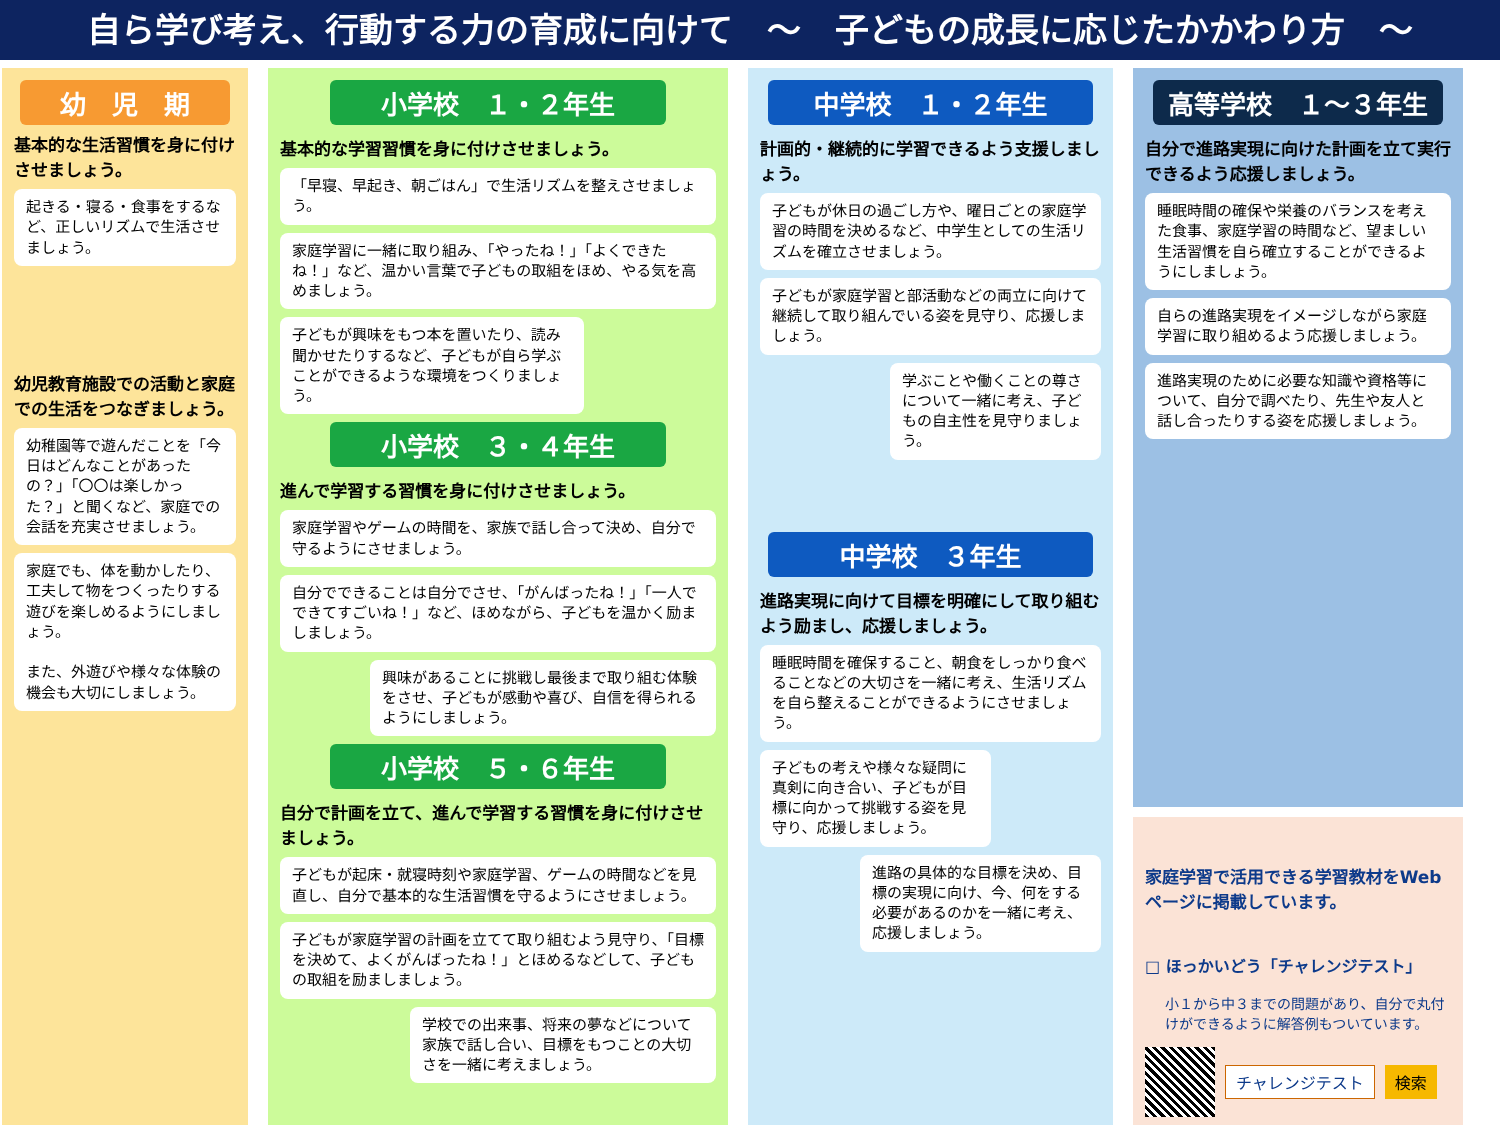自ら学び考え、行動する力の育成に向けて　～　子どもの成長に応じたかかわり方　～
幼　児　期
基本的な生活習慣を身に付けさせましょう。
起きる・寝る・食事をするなど、正しいリズムで生活させましょう。
幼児教育施設での活動と家庭での生活をつなぎましょう。
幼稚園等で遊んだことを「今日はどんなことがあったの？」「〇〇は楽しかった？」と聞くなど、家庭での会話を充実させましょう。
家庭でも、体を動かしたり、工夫して物をつくったりする遊びを楽しめるようにしましょう。
また、外遊びや様々な体験の機会も大切にしましょう。
小学校　１・２年生
基本的な学習習慣を身に付けさせましょう。
「早寝、早起き、朝ごはん」で生活リズムを整えさせましょう。
家庭学習に一緒に取り組み、「やったね！」「よくできたね！」など、温かい言葉で子どもの取組をほめ、やる気を高めましょう。
子どもが興味をもつ本を置いたり、読み聞かせたりするなど、子どもが自ら学ぶことができるような環境をつくりましょう。
小学校　３・４年生
進んで学習する習慣を身に付けさせましょう。
家庭学習やゲームの時間を、家族で話し合って決め、自分で守るようにさせましょう。
自分でできることは自分でさせ、「がんばったね！」「一人でできてすごいね！」など、ほめながら、子どもを温かく励ましましょう。
興味があることに挑戦し最後まで取り組む体験をさせ、子どもが感動や喜び、自信を得られるようにしましょう。
小学校　５・６年生
自分で計画を立て、進んで学習する習慣を身に付けさせましょう。
子どもが起床・就寝時刻や家庭学習、ゲームの時間などを見直し、自分で基本的な生活習慣を守るようにさせましょう。
子どもが家庭学習の計画を立てて取り組むよう見守り、「目標を決めて、よくがんばったね！」とほめるなどして、子どもの取組を励ましましょう。
学校での出来事、将来の夢などについて家族で話し合い、目標をもつことの大切さを一緒に考えましょう。
中学校　１・２年生
計画的・継続的に学習できるよう支援しましょう。
子どもが休日の過ごし方や、曜日ごとの家庭学習の時間を決めるなど、中学生としての生活リズムを確立させましょう。
子どもが家庭学習と部活動などの両立に向けて継続して取り組んでいる姿を見守り、応援しましょう。
学ぶことや働くことの尊さについて一緒に考え、子どもの自主性を見守りましょう。
中学校　３年生
進路実現に向けて目標を明確にして取り組むよう励まし、応援しましょう。
睡眠時間を確保すること、朝食をしっかり食べることなどの大切さを一緒に考え、生活リズムを自ら整えることができるようにさせましょう。
子どもの考えや様々な疑問に真剣に向き合い、子どもが目標に向かって挑戦する姿を見守り、応援しましょう。
進路の具体的な目標を決め、目標の実現に向け、今、何をする必要があるのかを一緒に考え、応援しましょう。
高等学校　１～３年生
自分で進路実現に向けた計画を立て実行できるよう応援しましょう。
睡眠時間の確保や栄養のバランスを考えた食事、家庭学習の時間など、望ましい生活習慣を自ら確立することができるようにしましょう。
自らの進路実現をイメージしながら家庭学習に取り組めるよう応援しましょう。
進路実現のために必要な知識や資格等について、自分で調べたり、先生や友人と話し合ったりする姿を応援しましょう。
家庭学習で活用できる学習教材をWebページに掲載しています。
□ ほっかいどう「チャレンジテスト」
小１から中３までの問題があり、自分で丸付けができるように解答例もついています。
チャレンジテスト 検索